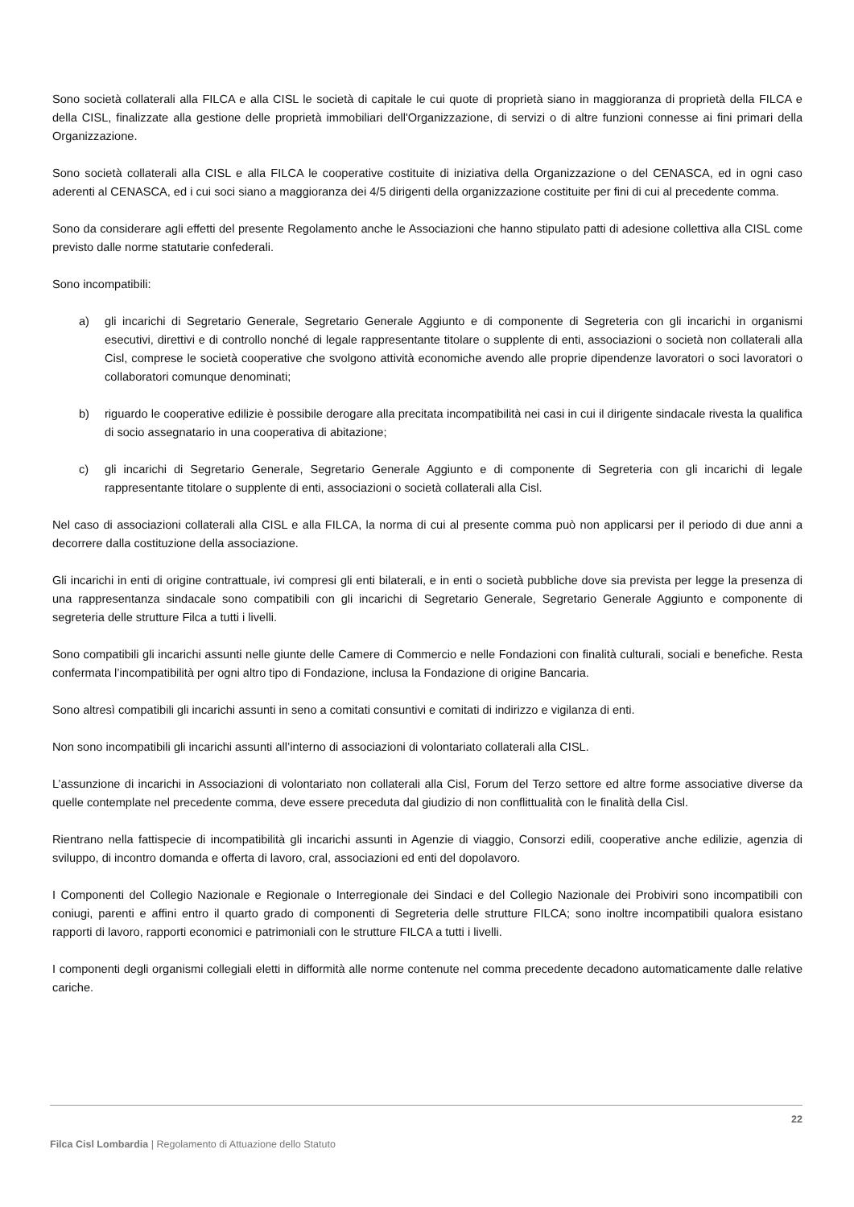Sono società collaterali alla FILCA e alla CISL le società di capitale le cui quote di proprietà siano in maggioranza di proprietà della FILCA e della CISL, finalizzate alla gestione delle proprietà immobiliari dell'Organizzazione, di servizi o di altre funzioni connesse ai fini primari della Organizzazione.
Sono società collaterali alla CISL e alla FILCA le cooperative costituite di iniziativa della Organizzazione o del CENASCA, ed in ogni caso aderenti al CENASCA, ed i cui soci siano a maggioranza dei 4/5 dirigenti della organizzazione costituite per fini di cui al precedente comma.
Sono da considerare agli effetti del presente Regolamento anche le Associazioni che hanno stipulato patti di adesione collettiva alla CISL come previsto dalle norme statutarie confederali.
Sono incompatibili:
a) gli incarichi di Segretario Generale, Segretario Generale Aggiunto e di componente di Segreteria con gli incarichi in organismi esecutivi, direttivi e di controllo nonché di legale rappresentante titolare o supplente di enti, associazioni o società non collaterali alla Cisl, comprese le società cooperative che svolgono attività economiche avendo alle proprie dipendenze lavoratori o soci lavoratori o collaboratori comunque denominati;
b) riguardo le cooperative edilizie è possibile derogare alla precitata incompatibilità nei casi in cui il dirigente sindacale rivesta la qualifica di socio assegnatario in una cooperativa di abitazione;
c) gli incarichi di Segretario Generale, Segretario Generale Aggiunto e di componente di Segreteria con gli incarichi di legale rappresentante titolare o supplente di enti, associazioni o società collaterali alla Cisl.
Nel caso di associazioni collaterali alla CISL e alla FILCA, la norma di cui al presente comma può non applicarsi per il periodo di due anni a decorrere dalla costituzione della associazione.
Gli incarichi in enti di origine contrattuale, ivi compresi gli enti bilaterali, e in enti o società pubbliche dove sia prevista per legge la presenza di una rappresentanza sindacale sono compatibili con gli incarichi di Segretario Generale, Segretario Generale Aggiunto e componente di segreteria delle strutture Filca a tutti i livelli.
Sono compatibili gli incarichi assunti nelle giunte delle Camere di Commercio e nelle Fondazioni con finalità culturali, sociali e benefiche. Resta confermata l’incompatibilità per ogni altro tipo di Fondazione, inclusa la Fondazione di origine Bancaria.
Sono altresì compatibili gli incarichi assunti in seno a comitati consuntivi e comitati di indirizzo e vigilanza di enti.
Non sono incompatibili gli incarichi assunti all’interno di associazioni di volontariato collaterali alla CISL.
L’assunzione di incarichi in Associazioni di volontariato non collaterali alla Cisl, Forum del Terzo settore ed altre forme associative diverse da quelle contemplate nel precedente comma, deve essere preceduta dal giudizio di non conflittualità con le finalità della Cisl.
Rientrano nella fattispecie di incompatibilità gli incarichi assunti in Agenzie di viaggio, Consorzi edili, cooperative anche edilizie, agenzia di sviluppo, di incontro domanda e offerta di lavoro, cral, associazioni ed enti del dopolavoro.
I Componenti del Collegio Nazionale e Regionale o Interregionale dei Sindaci e del Collegio Nazionale dei Probiviri sono incompatibili con coniugi, parenti e affini entro il quarto grado di componenti di Segreteria delle strutture FILCA; sono inoltre incompatibili qualora esistano rapporti di lavoro, rapporti economici e patrimoniali con le strutture FILCA a tutti i livelli.
I componenti degli organismi collegiali eletti in difformità alle norme contenute nel comma precedente decadono automaticamente dalle relative cariche.
22
Filca Cisl Lombardia | Regolamento di Attuazione dello Statuto